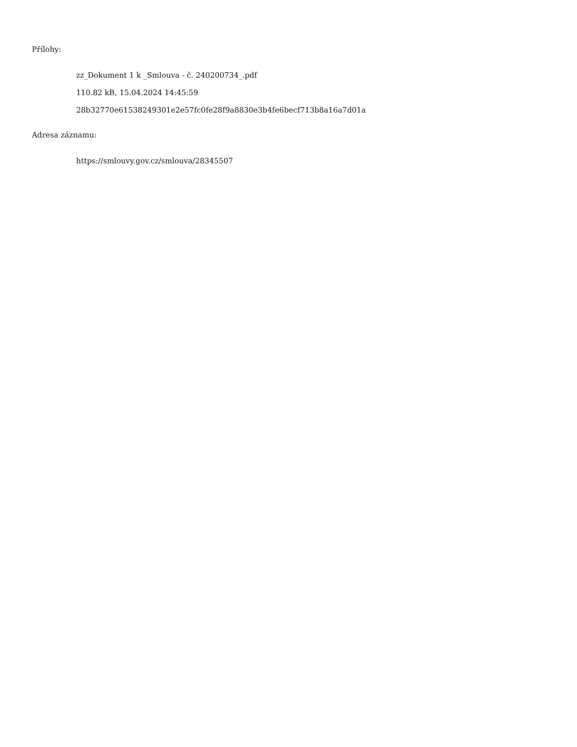Přílohy:
zz_Dokument 1 k _Smlouva - č. 240200734_.pdf
110.82 kB, 15.04.2024 14:45:59
28b32770e61538249301e2e57fc0fe28f9a8830e3b4fe6becf713b8a16a7d01a
Adresa záznamu:
https://smlouvy.gov.cz/smlouva/28345507